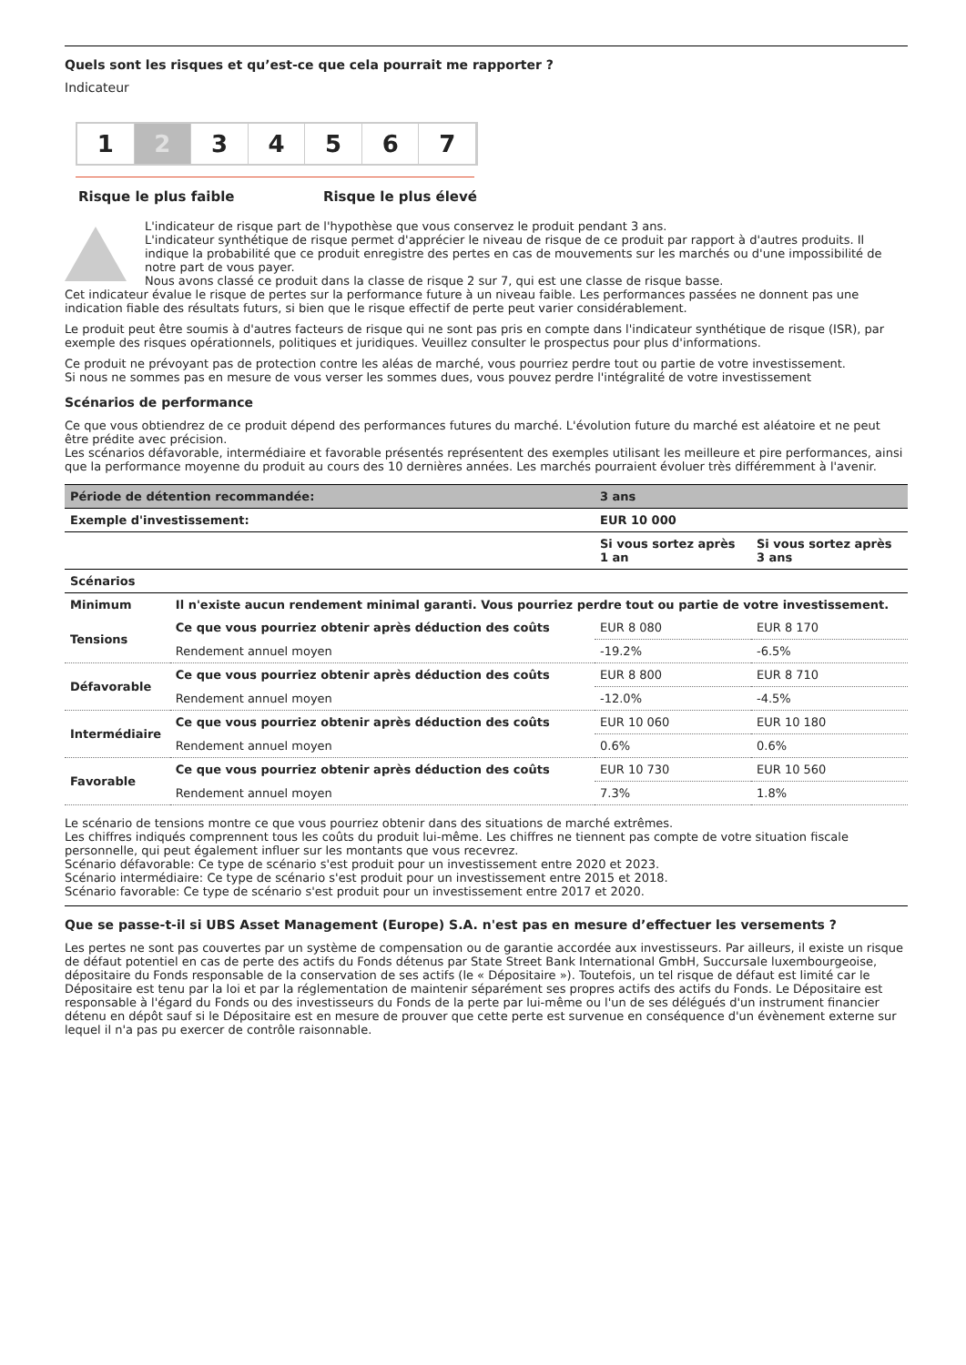Quels sont les risques et qu’est-ce que cela pourrait me rapporter ?
Indicateur
1 2 3 4 5 6 7
Risque le plus faible Risque le plus élevé
L'indicateur de risque part de l'hypothèse que vous conservez le produit pendant 3 ans.
L'indicateur synthétique de risque permet d'apprécier le niveau de risque de ce produit par rapport à d'autres produits. Il indique la probabilité que ce produit enregistre des pertes en cas de mouvements sur les marchés ou d'une impossibilité de notre part de vous payer.
Nous avons classé ce produit dans la classe de risque 2 sur 7, qui est une classe de risque basse.
Cet indicateur évalue le risque de pertes sur la performance future à un niveau faible. Les performances passées ne donnent pas une indication fiable des résultats futurs, si bien que le risque effectif de perte peut varier considérablement.
Le produit peut être soumis à d'autres facteurs de risque qui ne sont pas pris en compte dans l'indicateur synthétique de risque (ISR), par exemple des risques opérationnels, politiques et juridiques. Veuillez consulter le prospectus pour plus d'informations.
Ce produit ne prévoyant pas de protection contre les aléas de marché, vous pourriez perdre tout ou partie de votre investissement.
Si nous ne sommes pas en mesure de vous verser les sommes dues, vous pouvez perdre l'intégralité de votre investissement
Scénarios de performance
Ce que vous obtiendrez de ce produit dépend des performances futures du marché. L'évolution future du marché est aléatoire et ne peut être prédite avec précision.
Les scénarios défavorable, intermédiaire et favorable présentés représentent des exemples utilisant les meilleure et pire performances, ainsi que la performance moyenne du produit au cours des 10 dernières années. Les marchés pourraient évoluer très différemment à l'avenir.
| Période de détention recommandée: | | 3 ans | |
| --- | --- | --- | --- |
| Exemple d'investissement: | | EUR 10 000 | |
| | | Si vous sortez après 1 an | Si vous sortez après 3 ans |
| Scénarios | | | |
| Minimum | Il n'existe aucun rendement minimal garanti. Vous pourriez perdre tout ou partie de votre investissement. | | |
| Tensions | Ce que vous pourriez obtenir après déduction des coûts | EUR 8 080 | EUR 8 170 |
| | Rendement annuel moyen | -19.2% | -6.5% |
| Défavorable | Ce que vous pourriez obtenir après déduction des coûts | EUR 8 800 | EUR 8 710 |
| | Rendement annuel moyen | -12.0% | -4.5% |
| Intermédiaire | Ce que vous pourriez obtenir après déduction des coûts | EUR 10 060 | EUR 10 180 |
| | Rendement annuel moyen | 0.6% | 0.6% |
| Favorable | Ce que vous pourriez obtenir après déduction des coûts | EUR 10 730 | EUR 10 560 |
| | Rendement annuel moyen | 7.3% | 1.8% |
Le scénario de tensions montre ce que vous pourriez obtenir dans des situations de marché extrêmes.
Les chiffres indiqués comprennent tous les coûts du produit lui-même. Les chiffres ne tiennent pas compte de votre situation fiscale personnelle, qui peut également influer sur les montants que vous recevrez.
Scénario défavorable: Ce type de scénario s'est produit pour un investissement entre 2020 et 2023.
Scénario intermédiaire: Ce type de scénario s'est produit pour un investissement entre 2015 et 2018.
Scénario favorable: Ce type de scénario s'est produit pour un investissement entre 2017 et 2020.
Que se passe-t-il si UBS Asset Management (Europe) S.A. n'est pas en mesure d’effectuer les versements ?
Les pertes ne sont pas couvertes par un système de compensation ou de garantie accordée aux investisseurs. Par ailleurs, il existe un risque de défaut potentiel en cas de perte des actifs du Fonds détenus par State Street Bank International GmbH, Succursale luxembourgeoise, dépositaire du Fonds responsable de la conservation de ses actifs (le « Dépositaire »). Toutefois, un tel risque de défaut est limité car le Dépositaire est tenu par la loi et par la réglementation de maintenir séparément ses propres actifs des actifs du Fonds. Le Dépositaire est responsable à l'égard du Fonds ou des investisseurs du Fonds de la perte par lui-même ou l'un de ses délégués d'un instrument financier détenu en dépôt sauf si le Dépositaire est en mesure de prouver que cette perte est survenue en conséquence d'un évènement externe sur lequel il n'a pas pu exercer de contrôle raisonnable.